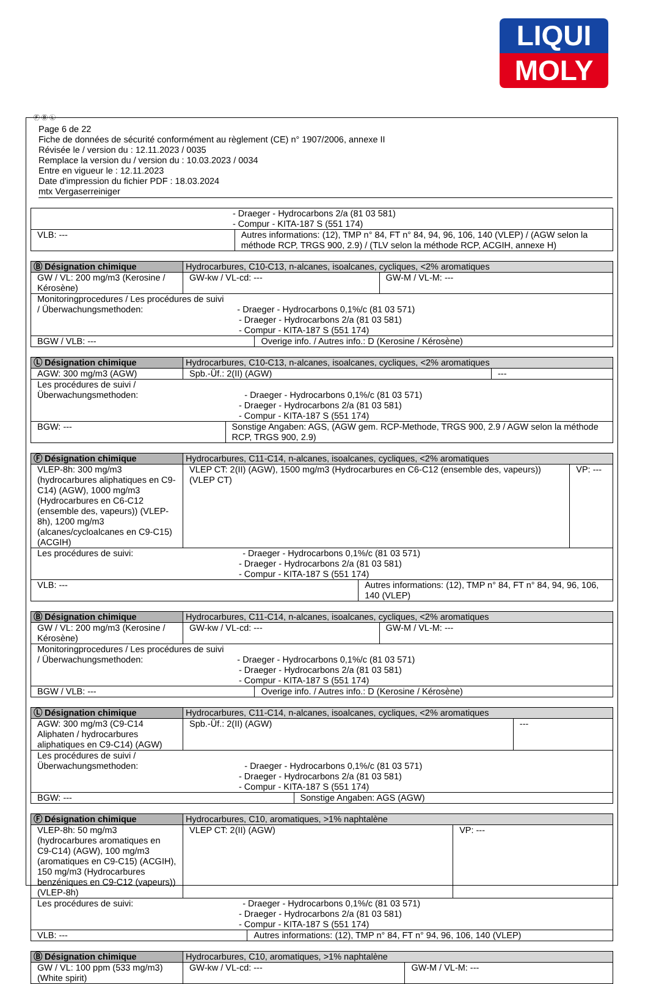LIQUI
MOLY
Ⓕ Ⓑ Ⓛ
Page 6 de 22
Fiche de données de sécurité conformément au règlement (CE) n° 1907/2006, annexe II
Révisée le / version du : 12.11.2023 / 0035
Remplace la version du / version du : 10.03.2023 / 0034
Entre en vigueur le : 12.11.2023
Date d'impression du fichier PDF : 18.03.2024
mtx Vergaserreiniger
| - Draeger - Hydrocarbons 2/a (81 03 581) - Compur - KITA-187 S (551 174) | |
| VLB: --- | Autres informations: (12), TMP n° 84, FT n° 84, 94, 96, 106, 140 (VLEP) / (AGW selon la méthode RCP, TRGS 900, 2.9) / (TLV selon la méthode RCP, ACGIH, annexe H) |
| Ⓑ Désignation chimique | Hydrocarbures, C10-C13, n-alcanes, isoalcanes, cycliques, <2% aromatiques | | |
| GW / VL: 200 mg/m3 (Kerosine / Kérosène) | GW-kw / VL-cd: --- | | GW-M / VL-M: --- |
| Monitoringprocedures / Les procédures de suivi / Überwachungsmethoden: - Draeger - Hydrocarbons 0,1%/c (81 03 571) - Draeger - Hydrocarbons 2/a (81 03 581) - Compur - KITA-187 S (551 174) | | | |
| BGW / VLB: --- | | Overige info. / Autres info.: D (Kerosine / Kérosène) | |
| Ⓛ Désignation chimique | Hydrocarbures, C10-C13, n-alcanes, isoalcanes, cycliques, <2% aromatiques | | |
| AGW: 300 mg/m3 (AGW) | Spb.-Üf.: 2(II) (AGW) | | --- |
| Les procédures de suivi / Überwachungsmethoden: - Draeger - Hydrocarbons 0,1%/c (81 03 571) - Draeger - Hydrocarbons 2/a (81 03 581) - Compur - KITA-187 S (551 174) | | | |
| BGW: --- | | Sonstige Angaben: AGS, (AGW gem. RCP-Methode, TRGS 900, 2.9 / AGW selon la méthode RCP, TRGS 900, 2.9) | |
| Ⓕ Désignation chimique | Hydrocarbures, C11-C14, n-alcanes, isoalcanes, cycliques, <2% aromatiques | | |
| VLEP-8h: 300 mg/m3 (hydrocarbures aliphatiques en C9-C14) (AGW), 1000 mg/m3 (Hydrocarbures en C6-C12 (ensemble des, vapeurs)) (VLEP-8h), 1200 mg/m3 (alcanes/cycloalcanes en C9-C15) (ACGIH) | VLEP CT: 2(II) (AGW), 1500 mg/m3 (Hydrocarbures en C6-C12 (ensemble des, vapeurs)) (VLEP CT) | | VP: --- |
| Les procédures de suivi: - Draeger - Hydrocarbons 0,1%/c (81 03 571) - Draeger - Hydrocarbons 2/a (81 03 581) - Compur - KITA-187 S (551 174) | | | |
| VLB: --- | | Autres informations: (12), TMP n° 84, FT n° 84, 94, 96, 106, 140 (VLEP) | |
| Ⓑ Désignation chimique | Hydrocarbures, C11-C14, n-alcanes, isoalcanes, cycliques, <2% aromatiques | | |
| GW / VL: 200 mg/m3 (Kerosine / Kérosène) | GW-kw / VL-cd: --- | | GW-M / VL-M: --- |
| Monitoringprocedures / Les procédures de suivi / Überwachungsmethoden: - Draeger - Hydrocarbons 0,1%/c (81 03 571) - Draeger - Hydrocarbons 2/a (81 03 581) - Compur - KITA-187 S (551 174) | | | |
| BGW / VLB: --- | | Overige info. / Autres info.: D (Kerosine / Kérosène) | |
| Ⓛ Désignation chimique | Hydrocarbures, C11-C14, n-alcanes, isoalcanes, cycliques, <2% aromatiques | | |
| AGW: 300 mg/m3 (C9-C14 Aliphaten / hydrocarbures aliphatiques en C9-C14) (AGW) | Spb.-Üf.: 2(II) (AGW) | | --- |
| Les procédures de suivi / Überwachungsmethoden: - Draeger - Hydrocarbons 0,1%/c (81 03 571) - Draeger - Hydrocarbons 2/a (81 03 581) - Compur - KITA-187 S (551 174) | | | |
| BGW: --- | | Sonstige Angaben: AGS (AGW) | |
| Ⓕ Désignation chimique | Hydrocarbures, C10, aromatiques, >1% naphtalène | | |
| VLEP-8h: 50 mg/m3 (hydrocarbures aromatiques en C9-C14) (AGW), 100 mg/m3 (aromatiques en C9-C15) (ACGIH), 150 mg/m3 (Hydrocarbures benzéniques en C9-C12 (vapeurs)) (VLEP-8h) | VLEP CT: 2(II) (AGW) | | VP: --- |
| Les procédures de suivi: - Draeger - Hydrocarbons 0,1%/c (81 03 571) - Draeger - Hydrocarbons 2/a (81 03 581) - Compur - KITA-187 S (551 174) | | | |
| VLB: --- | | Autres informations: (12), TMP n° 84, FT n° 94, 96, 106, 140 (VLEP) | |
| Ⓑ Désignation chimique | Hydrocarbures, C10, aromatiques, >1% naphtalène | |
| GW / VL: 100 ppm (533 mg/m3) (White spirit) | GW-kw / VL-cd: --- | GW-M / VL-M: --- |